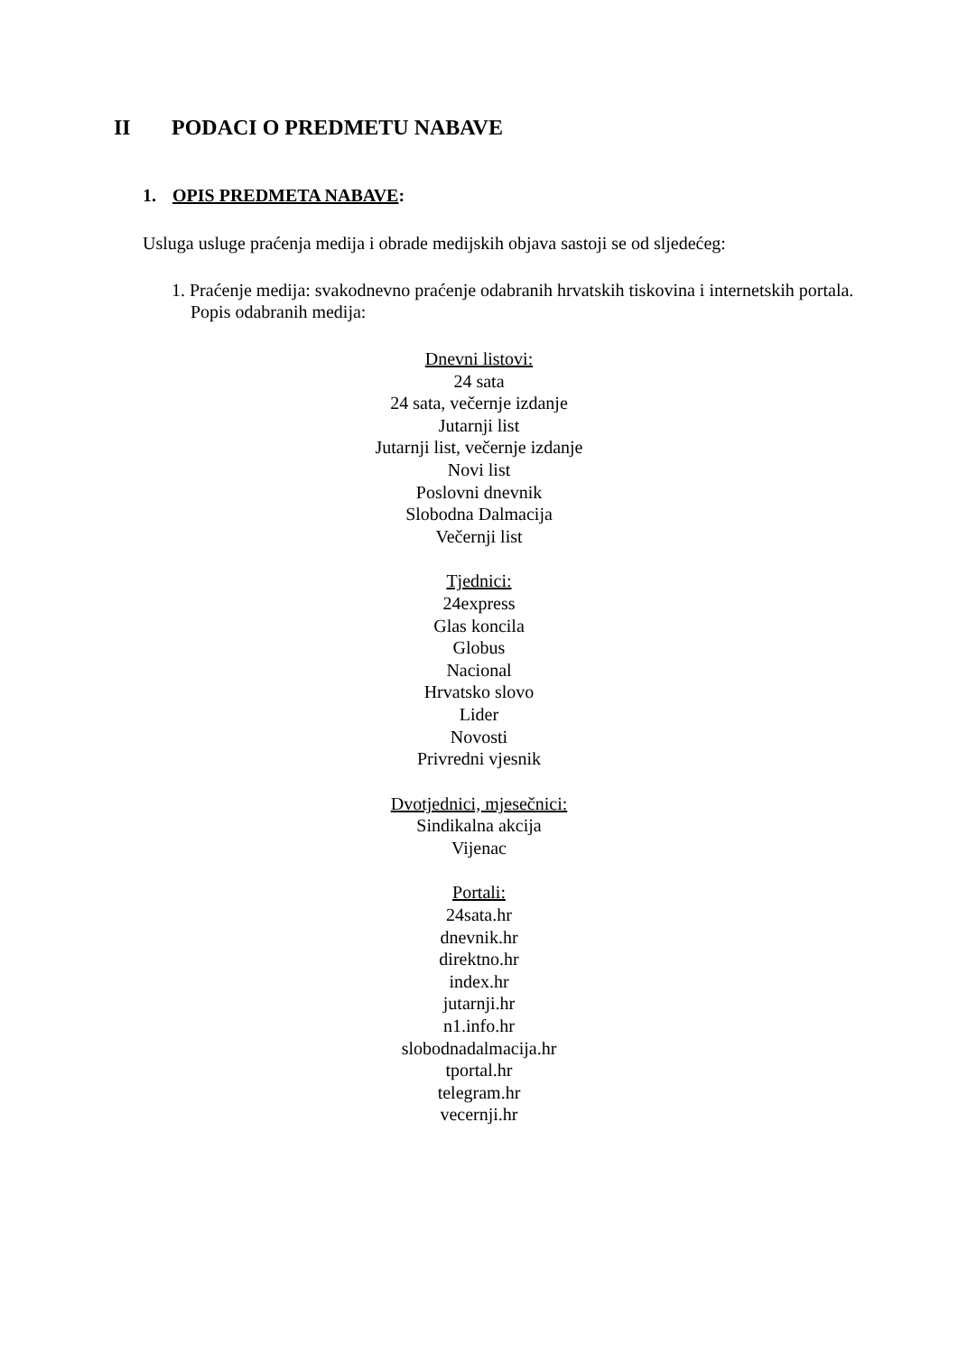II PODACI O PREDMETU NABAVE
1. OPIS PREDMETA NABAVE:
Usluga usluge praćenja medija i obrade medijskih objava sastoji se od sljedećeg:
1. Praćenje medija: svakodnevno praćenje odabranih hrvatskih tiskovina i internetskih portala. Popis odabranih medija:
Dnevni listovi:
24 sata
24 sata, večernje izdanje
Jutarnji list
Jutarnji list, večernje izdanje
Novi list
Poslovni dnevnik
Slobodna Dalmacija
Večernji list
Tjednici:
24express
Glas koncila
Globus
Nacional
Hrvatsko slovo
Lider
Novosti
Privredni vjesnik
Dvotjednici, mjesečnici:
Sindikalna akcija
Vijenac
Portali:
24sata.hr
dnevnik.hr
direktno.hr
index.hr
jutarnji.hr
n1.info.hr
slobodnadalmacija.hr
tportal.hr
telegram.hr
vecernji.hr